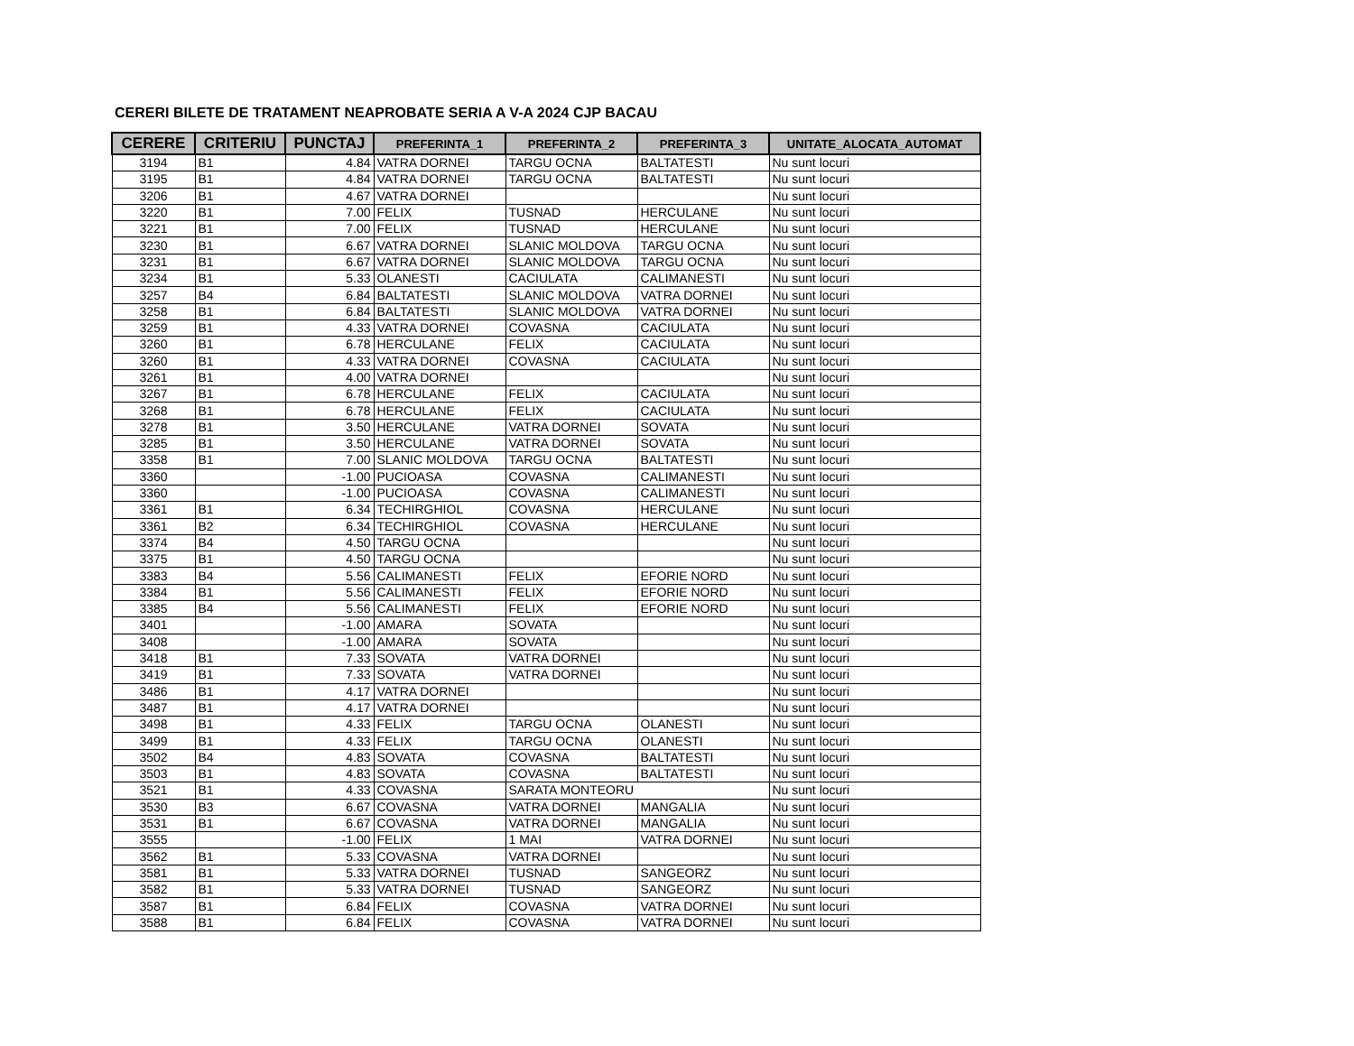CERERI BILETE DE TRATAMENT NEAPROBATE SERIA A V-A 2024 CJP BACAU
| CERERE | CRITERIU | PUNCTAJ | PREFERINTA_1 | PREFERINTA_2 | PREFERINTA_3 | UNITATE_ALOCATA_AUTOMAT |
| --- | --- | --- | --- | --- | --- | --- |
| 3194 | B1 | 4.84 | VATRA DORNEI | TARGU OCNA | BALTATESTI | Nu sunt locuri |
| 3195 | B1 | 4.84 | VATRA DORNEI | TARGU OCNA | BALTATESTI | Nu sunt locuri |
| 3206 | B1 | 4.67 | VATRA DORNEI | | | Nu sunt locuri |
| 3220 | B1 | 7.00 | FELIX | TUSNAD | HERCULANE | Nu sunt locuri |
| 3221 | B1 | 7.00 | FELIX | TUSNAD | HERCULANE | Nu sunt locuri |
| 3230 | B1 | 6.67 | VATRA DORNEI | SLANIC MOLDOVA | TARGU OCNA | Nu sunt locuri |
| 3231 | B1 | 6.67 | VATRA DORNEI | SLANIC MOLDOVA | TARGU OCNA | Nu sunt locuri |
| 3234 | B1 | 5.33 | OLANESTI | CACIULATA | CALIMANESTI | Nu sunt locuri |
| 3257 | B4 | 6.84 | BALTATESTI | SLANIC MOLDOVA | VATRA DORNEI | Nu sunt locuri |
| 3258 | B1 | 6.84 | BALTATESTI | SLANIC MOLDOVA | VATRA DORNEI | Nu sunt locuri |
| 3259 | B1 | 4.33 | VATRA DORNEI | COVASNA | CACIULATA | Nu sunt locuri |
| 3260 | B1 | 6.78 | HERCULANE | FELIX | CACIULATA | Nu sunt locuri |
| 3260 | B1 | 4.33 | VATRA DORNEI | COVASNA | CACIULATA | Nu sunt locuri |
| 3261 | B1 | 4.00 | VATRA DORNEI | | | Nu sunt locuri |
| 3267 | B1 | 6.78 | HERCULANE | FELIX | CACIULATA | Nu sunt locuri |
| 3268 | B1 | 6.78 | HERCULANE | FELIX | CACIULATA | Nu sunt locuri |
| 3278 | B1 | 3.50 | HERCULANE | VATRA DORNEI | SOVATA | Nu sunt locuri |
| 3285 | B1 | 3.50 | HERCULANE | VATRA DORNEI | SOVATA | Nu sunt locuri |
| 3358 | B1 | 7.00 | SLANIC MOLDOVA | TARGU OCNA | BALTATESTI | Nu sunt locuri |
| 3360 | | -1.00 | PUCIOASA | COVASNA | CALIMANESTI | Nu sunt locuri |
| 3360 | | -1.00 | PUCIOASA | COVASNA | CALIMANESTI | Nu sunt locuri |
| 3361 | B1 | 6.34 | TECHIRGHIOL | COVASNA | HERCULANE | Nu sunt locuri |
| 3361 | B2 | 6.34 | TECHIRGHIOL | COVASNA | HERCULANE | Nu sunt locuri |
| 3374 | B4 | 4.50 | TARGU OCNA | | | Nu sunt locuri |
| 3375 | B1 | 4.50 | TARGU OCNA | | | Nu sunt locuri |
| 3383 | B4 | 5.56 | CALIMANESTI | FELIX | EFORIE NORD | Nu sunt locuri |
| 3384 | B1 | 5.56 | CALIMANESTI | FELIX | EFORIE NORD | Nu sunt locuri |
| 3385 | B4 | 5.56 | CALIMANESTI | FELIX | EFORIE NORD | Nu sunt locuri |
| 3401 | | -1.00 | AMARA | SOVATA | | Nu sunt locuri |
| 3408 | | -1.00 | AMARA | SOVATA | | Nu sunt locuri |
| 3418 | B1 | 7.33 | SOVATA | VATRA DORNEI | | Nu sunt locuri |
| 3419 | B1 | 7.33 | SOVATA | VATRA DORNEI | | Nu sunt locuri |
| 3486 | B1 | 4.17 | VATRA DORNEI | | | Nu sunt locuri |
| 3487 | B1 | 4.17 | VATRA DORNEI | | | Nu sunt locuri |
| 3498 | B1 | 4.33 | FELIX | TARGU OCNA | OLANESTI | Nu sunt locuri |
| 3499 | B1 | 4.33 | FELIX | TARGU OCNA | OLANESTI | Nu sunt locuri |
| 3502 | B4 | 4.83 | SOVATA | COVASNA | BALTATESTI | Nu sunt locuri |
| 3503 | B1 | 4.83 | SOVATA | COVASNA | BALTATESTI | Nu sunt locuri |
| 3521 | B1 | 4.33 | COVASNA | SARATA MONTEORU | | Nu sunt locuri |
| 3530 | B3 | 6.67 | COVASNA | VATRA DORNEI | MANGALIA | Nu sunt locuri |
| 3531 | B1 | 6.67 | COVASNA | VATRA DORNEI | MANGALIA | Nu sunt locuri |
| 3555 | | -1.00 | FELIX | 1 MAI | VATRA DORNEI | Nu sunt locuri |
| 3562 | B1 | 5.33 | COVASNA | VATRA DORNEI | | Nu sunt locuri |
| 3581 | B1 | 5.33 | VATRA DORNEI | TUSNAD | SANGEORZ | Nu sunt locuri |
| 3582 | B1 | 5.33 | VATRA DORNEI | TUSNAD | SANGEORZ | Nu sunt locuri |
| 3587 | B1 | 6.84 | FELIX | COVASNA | VATRA DORNEI | Nu sunt locuri |
| 3588 | B1 | 6.84 | FELIX | COVASNA | VATRA DORNEI | Nu sunt locuri |